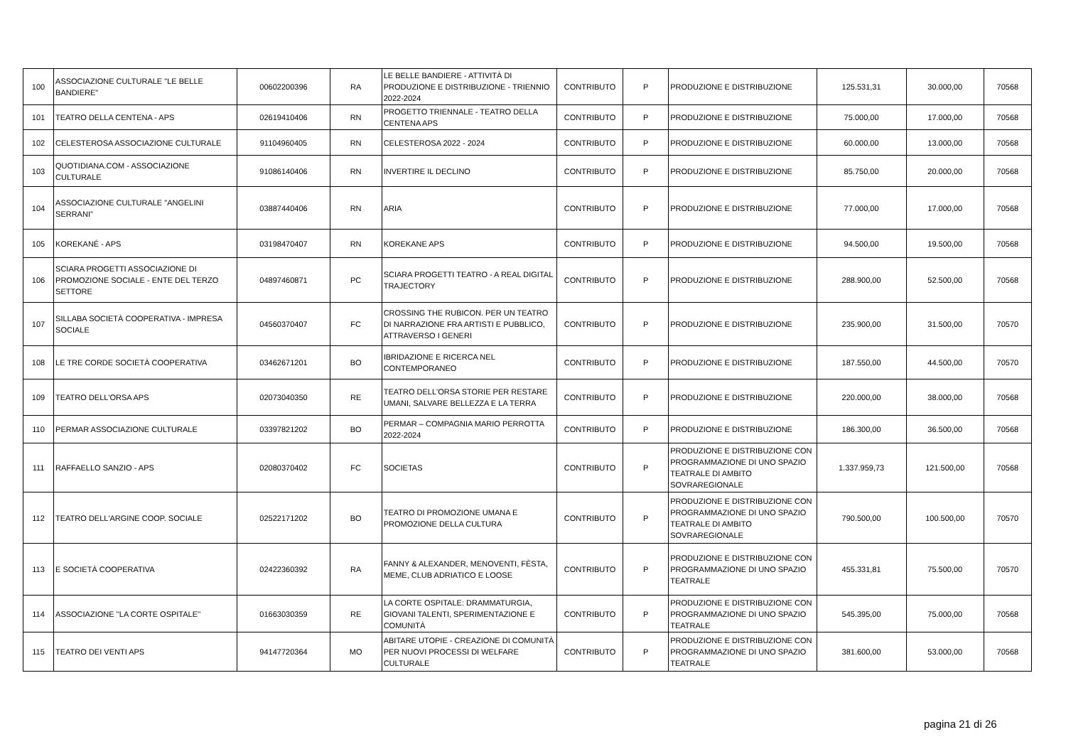| 100 | ASSOCIAZIONE CULTURALE "LE BELLE BANDIERE" | 00602200396 | RA | LE BELLE BANDIERE - ATTIVITÀ DI PRODUZIONE E DISTRIBUZIONE - TRIENNIO 2022-2024 | CONTRIBUTO | P | PRODUZIONE E DISTRIBUZIONE | 125.531,31 | 30.000,00 | 70568 |
| 101 | TEATRO DELLA CENTENA - APS | 02619410406 | RN | PROGETTO TRIENNALE - TEATRO DELLA CENTENA APS | CONTRIBUTO | P | PRODUZIONE E DISTRIBUZIONE | 75.000,00 | 17.000,00 | 70568 |
| 102 | CELESTEROSA ASSOCIAZIONE CULTURALE | 91104960405 | RN | CELESTEROSA 2022 - 2024 | CONTRIBUTO | P | PRODUZIONE E DISTRIBUZIONE | 60.000,00 | 13.000,00 | 70568 |
| 103 | QUOTIDIANA.COM - ASSOCIAZIONE CULTURALE | 91086140406 | RN | INVERTIRE IL DECLINO | CONTRIBUTO | P | PRODUZIONE E DISTRIBUZIONE | 85.750,00 | 20.000,00 | 70568 |
| 104 | ASSOCIAZIONE CULTURALE "ANGELINI SERRANI" | 03887440406 | RN | ARIA | CONTRIBUTO | P | PRODUZIONE E DISTRIBUZIONE | 77.000,00 | 17.000,00 | 70568 |
| 105 | KOREKANÉ - APS | 03198470407 | RN | KOREKANE APS | CONTRIBUTO | P | PRODUZIONE E DISTRIBUZIONE | 94.500,00 | 19.500,00 | 70568 |
| 106 | SCIARA PROGETTI ASSOCIAZIONE DI PROMOZIONE SOCIALE - ENTE DEL TERZO SETTORE | 04897460871 | PC | SCIARA PROGETTI TEATRO - A REAL DIGITAL TRAJECTORY | CONTRIBUTO | P | PRODUZIONE E DISTRIBUZIONE | 288.900,00 | 52.500,00 | 70568 |
| 107 | SILLABA SOCIETÀ COOPERATIVA - IMPRESA SOCIALE | 04560370407 | FC | CROSSING THE RUBICON. PER UN TEATRO DI NARRAZIONE FRA ARTISTI E PUBBLICO, ATTRAVERSO I GENERI | CONTRIBUTO | P | PRODUZIONE E DISTRIBUZIONE | 235.900,00 | 31.500,00 | 70570 |
| 108 | LE TRE CORDE SOCIETÀ COOPERATIVA | 03462671201 | BO | IBRIDAZIONE E RICERCA NEL CONTEMPORANEO | CONTRIBUTO | P | PRODUZIONE E DISTRIBUZIONE | 187.550,00 | 44.500,00 | 70570 |
| 109 | TEATRO DELL'ORSA APS | 02073040350 | RE | TEATRO DELL'ORSA STORIE PER RESTARE UMANI, SALVARE BELLEZZA E LA TERRA | CONTRIBUTO | P | PRODUZIONE E DISTRIBUZIONE | 220.000,00 | 38.000,00 | 70568 |
| 110 | PERMAR ASSOCIAZIONE CULTURALE | 03397821202 | BO | PERMAR – COMPAGNIA MARIO PERROTTA 2022-2024 | CONTRIBUTO | P | PRODUZIONE E DISTRIBUZIONE | 186.300,00 | 36.500,00 | 70568 |
| 111 | RAFFAELLO SANZIO - APS | 02080370402 | FC | SOCIETAS | CONTRIBUTO | P | PRODUZIONE E DISTRIBUZIONE CON PROGRAMMAZIONE DI UNO SPAZIO TEATRALE DI AMBITO SOVRAREGIONALE | 1.337.959,73 | 121.500,00 | 70568 |
| 112 | TEATRO DELL'ARGINE COOP. SOCIALE | 02522171202 | BO | TEATRO DI PROMOZIONE UMANA E PROMOZIONE DELLA CULTURA | CONTRIBUTO | P | PRODUZIONE E DISTRIBUZIONE CON PROGRAMMAZIONE DI UNO SPAZIO TEATRALE DI AMBITO SOVRAREGIONALE | 790.500,00 | 100.500,00 | 70570 |
| 113 | E SOCIETÀ COOPERATIVA | 02422360392 | RA | FANNY & ALEXANDER, MENOVENTI, FÈSTA, MEME, CLUB ADRIATICO E LOOSE | CONTRIBUTO | P | PRODUZIONE E DISTRIBUZIONE CON PROGRAMMAZIONE DI UNO SPAZIO TEATRALE | 455.331,81 | 75.500,00 | 70570 |
| 114 | ASSOCIAZIONE ''LA CORTE OSPITALE'' | 01663030359 | RE | LA CORTE OSPITALE: DRAMMATURGIA, GIOVANI TALENTI, SPERIMENTAZIONE E COMUNITÀ | CONTRIBUTO | P | PRODUZIONE E DISTRIBUZIONE CON PROGRAMMAZIONE DI UNO SPAZIO TEATRALE | 545.395,00 | 75.000,00 | 70568 |
| 115 | TEATRO DEI VENTI APS | 94147720364 | MO | ABITARE UTOPIE - CREAZIONE DI COMUNITÀ PER NUOVI PROCESSI DI WELFARE CULTURALE | CONTRIBUTO | P | PRODUZIONE E DISTRIBUZIONE CON PROGRAMMAZIONE DI UNO SPAZIO TEATRALE | 381.600,00 | 53.000,00 | 70568 |
pagina 21 di 26